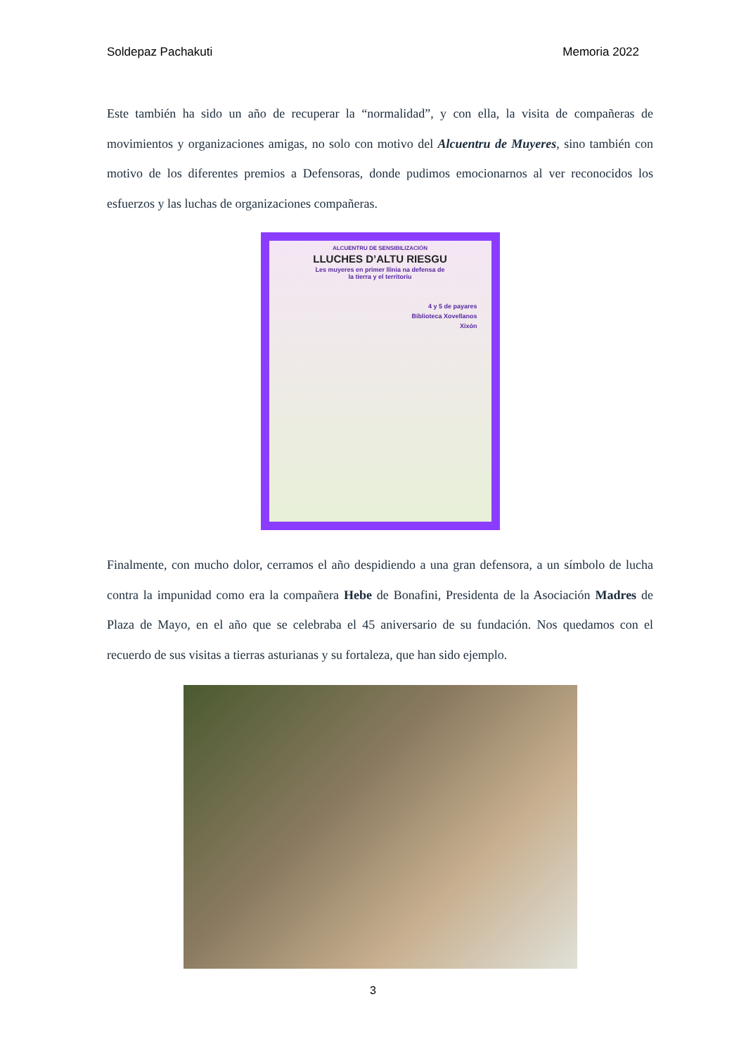Soldepaz Pachakuti Memoria 2022
Este también ha sido un año de recuperar la “normalidad”, y con ella, la visita de compañeras de movimientos y organizaciones amigas, no solo con motivo del Alcuentru de Muyeres, sino también con motivo de los diferentes premios a Defensoras, donde pudimos emocionarnos al ver reconocidos los esfuerzos y las luchas de organizaciones compañeras.
ALCUENTRU DE SENSIBILIZACIÓN
LLUCHES D’ALTU RIESGU
Les muyeres en primer llinia na defensa de
la tierra y el territoriu
4 y 5 de payares
Biblioteca Xovellanos
Xixón
Finalmente, con mucho dolor, cerramos el año despidiendo a una gran defensora, a un símbolo de lucha contra la impunidad como era la compañera Hebe de Bonafini, Presidenta de la Asociación Madres de Plaza de Mayo, en el año que se celebraba el 45 aniversario de su fundación. Nos quedamos con el recuerdo de sus visitas a tierras asturianas y su fortaleza, que han sido ejemplo.
3